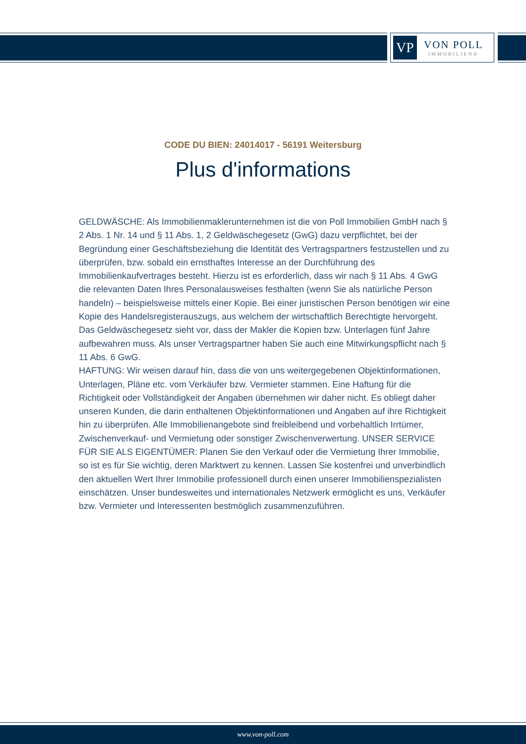VP
VON POLL
IMMOBILIEN®
CODE DU BIEN: 24014017 - 56191 Weitersburg
Plus d'informations
GELDWÄSCHE: Als Immobilienmaklerunternehmen ist die von Poll Immobilien GmbH nach § 2 Abs. 1 Nr. 14 und § 11 Abs. 1, 2 Geldwäschegesetz (GwG) dazu verpflichtet, bei der Begründung einer Geschäftsbeziehung die Identität des Vertragspartners festzustellen und zu überprüfen, bzw. sobald ein ernsthaftes Interesse an der Durchführung des Immobilienkaufvertrages besteht. Hierzu ist es erforderlich, dass wir nach § 11 Abs. 4 GwG die relevanten Daten Ihres Personalausweises festhalten (wenn Sie als natürliche Person handeln) – beispielsweise mittels einer Kopie. Bei einer juristischen Person benötigen wir eine Kopie des Handelsregisterauszugs, aus welchem der wirtschaftlich Berechtigte hervorgeht. Das Geldwäschegesetz sieht vor, dass der Makler die Kopien bzw. Unterlagen fünf Jahre aufbewahren muss. Als unser Vertragspartner haben Sie auch eine Mitwirkungspflicht nach § 11 Abs. 6 GwG.
HAFTUNG: Wir weisen darauf hin, dass die von uns weitergegebenen Objektinformationen, Unterlagen, Pläne etc. vom Verkäufer bzw. Vermieter stammen. Eine Haftung für die Richtigkeit oder Vollständigkeit der Angaben übernehmen wir daher nicht. Es obliegt daher unseren Kunden, die darin enthaltenen Objektinformationen und Angaben auf ihre Richtigkeit hin zu überprüfen. Alle Immobilienangebote sind freibleibend und vorbehaltlich Irrtümer, Zwischenverkauf- und Vermietung oder sonstiger Zwischenverwertung. UNSER SERVICE FÜR SIE ALS EIGENTÜMER: Planen Sie den Verkauf oder die Vermietung Ihrer Immobilie, so ist es für Sie wichtig, deren Marktwert zu kennen. Lassen Sie kostenfrei und unverbindlich den aktuellen Wert Ihrer Immobilie professionell durch einen unserer Immobilienspezialisten einschätzen. Unser bundesweites und internationales Netzwerk ermöglicht es uns, Verkäufer bzw. Vermieter und Interessenten bestmöglich zusammenzuführen.
www.von-poll.com